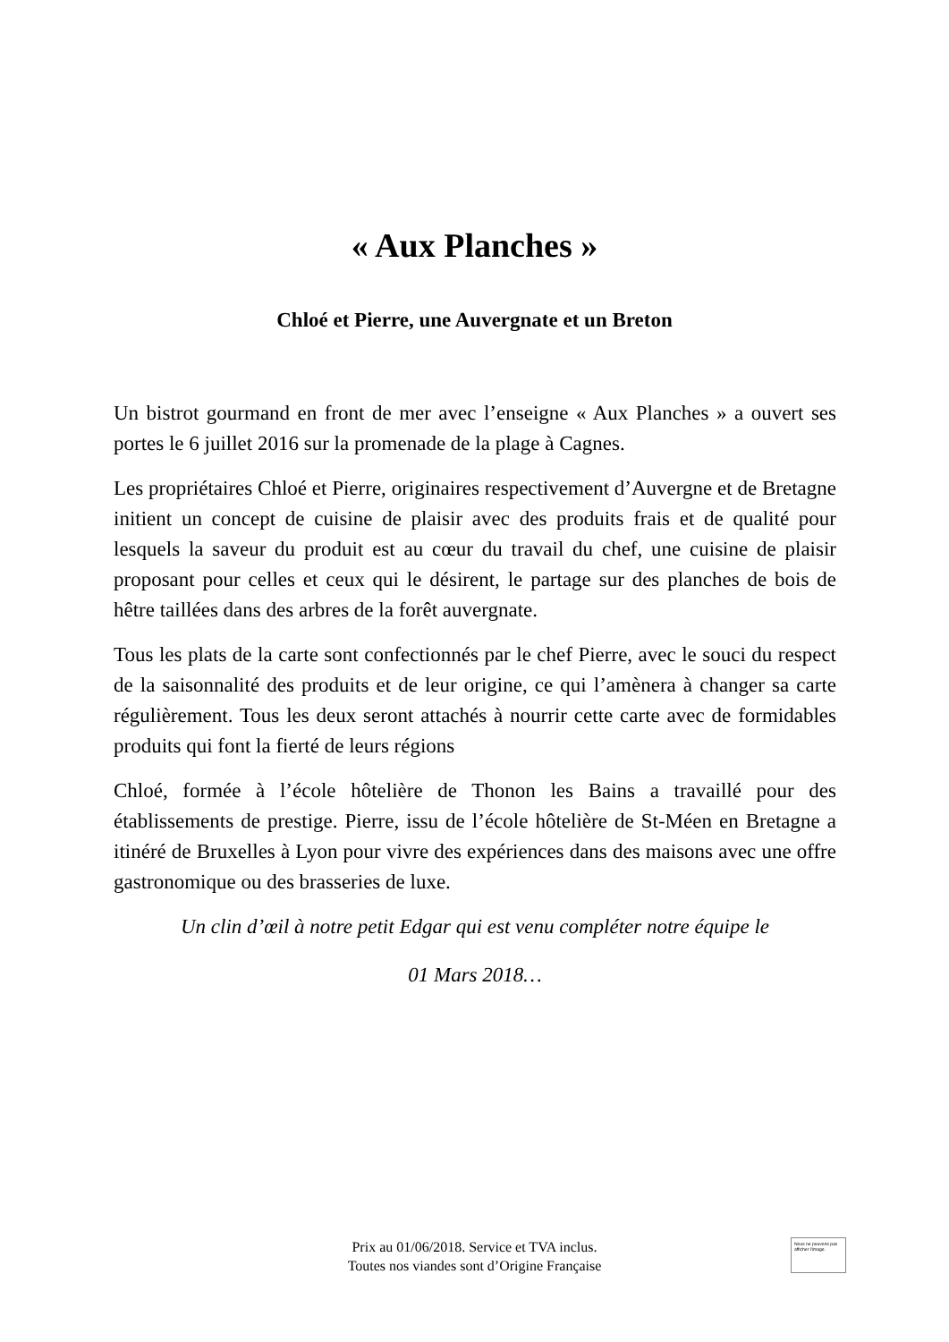« Aux Planches »
Chloé et Pierre, une Auvergnate et un Breton
Un bistrot gourmand en front de mer avec l’enseigne « Aux Planches » a ouvert ses portes le 6 juillet 2016 sur la promenade de la plage à Cagnes.
Les propriétaires Chloé et Pierre, originaires respectivement d’Auvergne et de Bretagne initient un concept de cuisine de plaisir avec des produits frais et de qualité pour lesquels la saveur du produit est au cœur du travail du chef, une cuisine de plaisir proposant pour celles et ceux qui le désirent, le partage sur des planches de bois de hêtre taillées dans des arbres de la forêt auvergnate.
Tous les plats de la carte sont confectionnés par le chef Pierre, avec le souci du respect de la saisonnalité des produits et de leur origine, ce qui l’amènera à changer sa carte régulièrement. Tous les deux seront attachés à nourrir cette carte avec de formidables produits qui font la fierté de leurs régions
Chloé, formée à l’école hôtelière de Thonon les Bains a travaillé pour des établissements de prestige. Pierre, issu de l’école hôtelière de St-Méen en Bretagne a itinéré de Bruxelles à Lyon pour vivre des expériences dans des maisons avec une offre gastronomique ou des brasseries de luxe.
Un clin d’œil à notre petit Edgar qui est venu compléter notre équipe le
01 Mars 2018…
Prix au 01/06/2018. Service et TVA inclus.
Toutes nos viandes sont d’Origine Française
Nous ne pouvons pas afficher l’image.